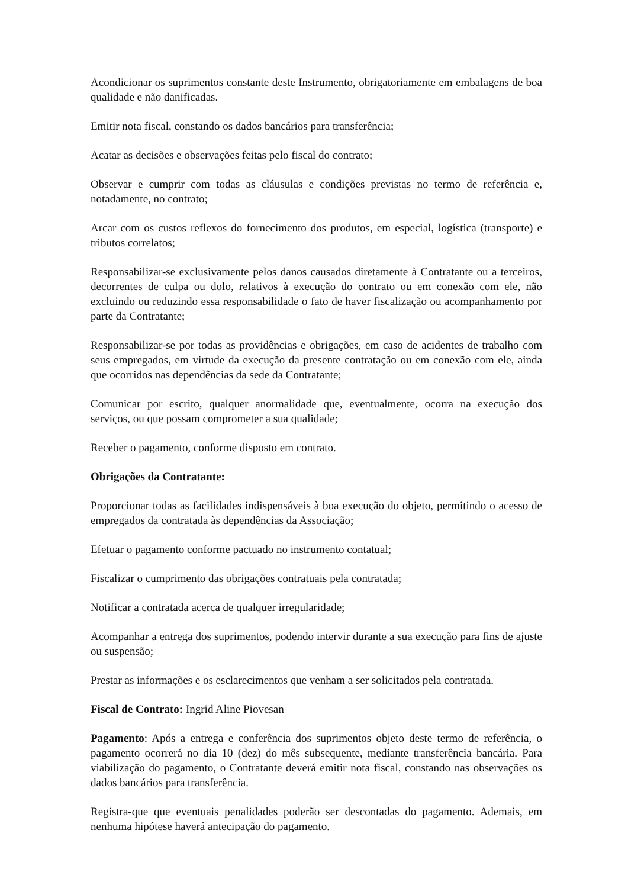Acondicionar os suprimentos constante deste Instrumento, obrigatoriamente em embalagens de boa qualidade e não danificadas.
Emitir nota fiscal, constando os dados bancários para transferência;
Acatar as decisões e observações feitas pelo fiscal do contrato;
Observar e cumprir com todas as cláusulas e condições previstas no termo de referência e, notadamente, no contrato;
Arcar com os custos reflexos do fornecimento dos produtos, em especial, logística (transporte) e tributos correlatos;
Responsabilizar-se exclusivamente pelos danos causados diretamente à Contratante ou a terceiros, decorrentes de culpa ou dolo, relativos à execução do contrato ou em conexão com ele, não excluindo ou reduzindo essa responsabilidade o fato de haver fiscalização ou acompanhamento por parte da Contratante;
Responsabilizar-se por todas as providências e obrigações, em caso de acidentes de trabalho com seus empregados, em virtude da execução da presente contratação ou em conexão com ele, ainda que ocorridos nas dependências da sede da Contratante;
Comunicar por escrito, qualquer anormalidade que, eventualmente, ocorra na execução dos serviços, ou que possam comprometer a sua qualidade;
Receber o pagamento, conforme disposto em contrato.
Obrigações da Contratante:
Proporcionar todas as facilidades indispensáveis à boa execução do objeto, permitindo o acesso de empregados da contratada às dependências da Associação;
Efetuar o pagamento conforme pactuado no instrumento contatual;
Fiscalizar o cumprimento das obrigações contratuais pela contratada;
Notificar a contratada acerca de qualquer irregularidade;
Acompanhar a entrega dos suprimentos, podendo intervir durante a sua execução para fins de ajuste ou suspensão;
Prestar as informações e os esclarecimentos que venham a ser solicitados pela contratada.
Fiscal de Contrato: Ingrid Aline Piovesan
Pagamento: Após a entrega e conferência dos suprimentos objeto deste termo de referência, o pagamento ocorrerá no dia 10 (dez) do mês subsequente, mediante transferência bancária. Para viabilização do pagamento, o Contratante deverá emitir nota fiscal, constando nas observações os dados bancários para transferência.
Registra-que que eventuais penalidades poderão ser descontadas do pagamento. Ademais, em nenhuma hipótese haverá antecipação do pagamento.